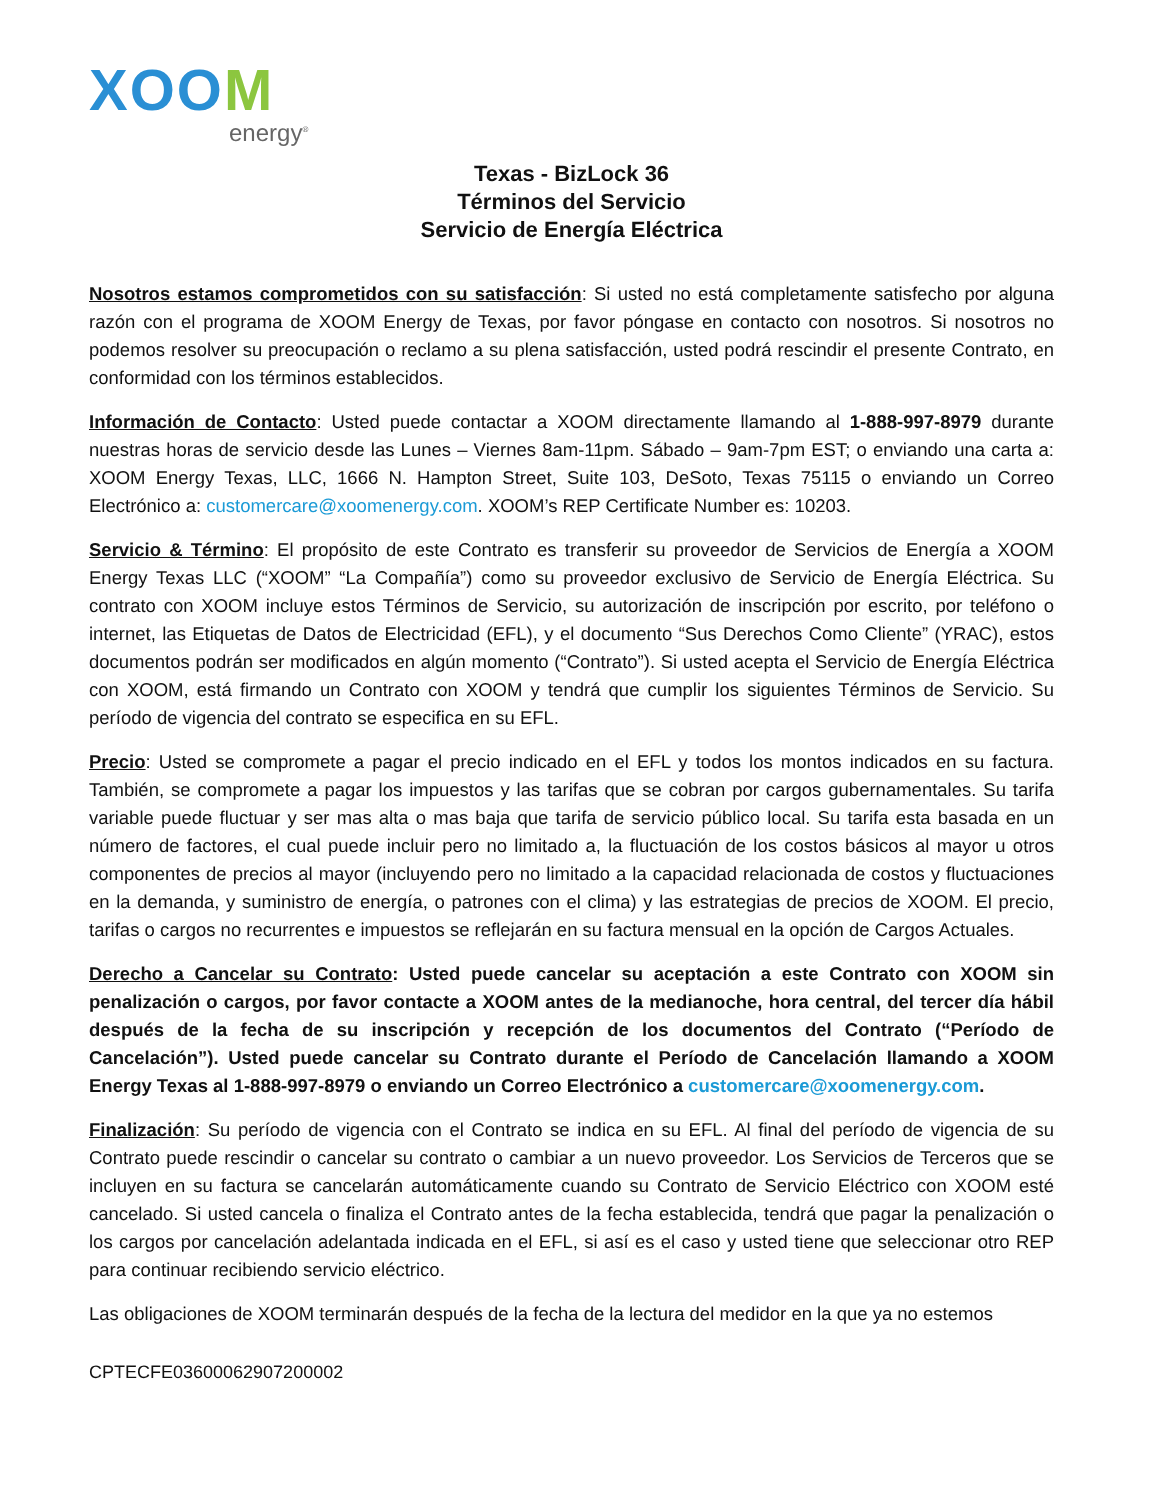XOOM
energy<sup>®</sup>
Texas - BizLock 36
Términos del Servicio
Servicio de Energía Eléctrica
Nosotros estamos comprometidos con su satisfacción: Si usted no está completamente satisfecho por alguna razón con el programa de XOOM Energy de Texas, por favor póngase en contacto con nosotros. Si nosotros no podemos resolver su preocupación o reclamo a su plena satisfacción, usted podrá rescindir el presente Contrato, en conformidad con los términos establecidos.
Información de Contacto: Usted puede contactar a XOOM directamente llamando al 1-888-997-8979 durante nuestras horas de servicio desde las Lunes – Viernes 8am-11pm. Sábado – 9am-7pm EST; o enviando una carta a: XOOM Energy Texas, LLC, 1666 N. Hampton Street, Suite 103, DeSoto, Texas 75115 o enviando un Correo Electrónico a: customercare@xoomenergy.com. XOOM’s REP Certificate Number es: 10203.
Servicio & Término: El propósito de este Contrato es transferir su proveedor de Servicios de Energía a XOOM Energy Texas LLC (“XOOM” “La Compañía”) como su proveedor exclusivo de Servicio de Energía Eléctrica. Su contrato con XOOM incluye estos Términos de Servicio, su autorización de inscripción por escrito, por teléfono o internet, las Etiquetas de Datos de Electricidad (EFL), y el documento “Sus Derechos Como Cliente” (YRAC), estos documentos podrán ser modificados en algún momento (“Contrato”). Si usted acepta el Servicio de Energía Eléctrica con XOOM, está firmando un Contrato con XOOM y tendrá que cumplir los siguientes Términos de Servicio. Su período de vigencia del contrato se especifica en su EFL.
Precio: Usted se compromete a pagar el precio indicado en el EFL y todos los montos indicados en su factura. También, se compromete a pagar los impuestos y las tarifas que se cobran por cargos gubernamentales. Su tarifa variable puede fluctuar y ser mas alta o mas baja que tarifa de servicio público local. Su tarifa esta basada en un número de factores, el cual puede incluir pero no limitado a, la fluctuación de los costos básicos al mayor u otros componentes de precios al mayor (incluyendo pero no limitado a la capacidad relacionada de costos y fluctuaciones en la demanda, y suministro de energía, o patrones con el clima) y las estrategias de precios de XOOM. El precio, tarifas o cargos no recurrentes e impuestos se reflejarán en su factura mensual en la opción de Cargos Actuales.
Derecho a Cancelar su Contrato: Usted puede cancelar su aceptación a este Contrato con XOOM sin penalización o cargos, por favor contacte a XOOM antes de la medianoche, hora central, del tercer día hábil después de la fecha de su inscripción y recepción de los documentos del Contrato (“Período de Cancelación”). Usted puede cancelar su Contrato durante el Período de Cancelación llamando a XOOM Energy Texas al 1-888-997-8979 o enviando un Correo Electrónico a customercare@xoomenergy.com.
Finalización: Su período de vigencia con el Contrato se indica en su EFL. Al final del período de vigencia de su Contrato puede rescindir o cancelar su contrato o cambiar a un nuevo proveedor. Los Servicios de Terceros que se incluyen en su factura se cancelarán automáticamente cuando su Contrato de Servicio Eléctrico con XOOM esté cancelado. Si usted cancela o finaliza el Contrato antes de la fecha establecida, tendrá que pagar la penalización o los cargos por cancelación adelantada indicada en el EFL, si así es el caso y usted tiene que seleccionar otro REP para continuar recibiendo servicio eléctrico.
Las obligaciones de XOOM terminarán después de la fecha de la lectura del medidor en la que ya no estemos
CPTECFE03600062907200002